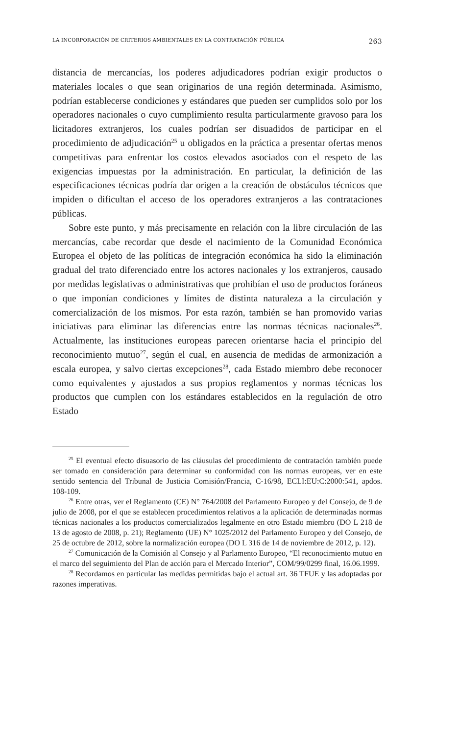LA INCORPORACIÓN DE CRITERIOS AMBIENTALES EN LA CONTRATACIÓN PÚBLICA 263
distancia de mercancías, los poderes adjudicadores podrían exigir productos o materiales locales o que sean originarios de una región determinada. Asimismo, podrían establecerse condiciones y estándares que pueden ser cumplidos solo por los operadores nacionales o cuyo cumplimiento resulta particularmente gravoso para los licitadores extranjeros, los cuales podrían ser disuadidos de participar en el procedimiento de adjudicación<sup>25</sup> u obligados en la práctica a presentar ofertas menos competitivas para enfrentar los costos elevados asociados con el respeto de las exigencias impuestas por la administración. En particular, la definición de las especificaciones técnicas podría dar origen a la creación de obstáculos técnicos que impiden o dificultan el acceso de los operadores extranjeros a las contrataciones públicas.
Sobre este punto, y más precisamente en relación con la libre circulación de las mercancías, cabe recordar que desde el nacimiento de la Comunidad Económica Europea el objeto de las políticas de integración económica ha sido la eliminación gradual del trato diferenciado entre los actores nacionales y los extranjeros, causado por medidas legislativas o administrativas que prohibían el uso de productos foráneos o que imponían condiciones y límites de distinta naturaleza a la circulación y comercialización de los mismos. Por esta razón, también se han promovido varias iniciativas para eliminar las diferencias entre las normas técnicas nacionales<sup>26</sup>. Actualmente, las instituciones europeas parecen orientarse hacia el principio del reconocimiento mutuo<sup>27</sup>, según el cual, en ausencia de medidas de armonización a escala europea, y salvo ciertas excepciones<sup>28</sup>, cada Estado miembro debe reconocer como equivalentes y ajustados a sus propios reglamentos y normas técnicas los productos que cumplen con los estándares establecidos en la regulación de otro Estado
<sup>25</sup> El eventual efecto disuasorio de las cláusulas del procedimiento de contratación también puede ser tomado en consideración para determinar su conformidad con las normas europeas, ver en este sentido sentencia del Tribunal de Justicia Comisión/Francia, C-16/98, ECLI:EU:C:2000:541, apdos. 108-109.
<sup>26</sup> Entre otras, ver el Reglamento (CE) N° 764/2008 del Parlamento Europeo y del Consejo, de 9 de julio de 2008, por el que se establecen procedimientos relativos a la aplicación de determinadas normas técnicas nacionales a los productos comercializados legalmente en otro Estado miembro (DO L 218 de 13 de agosto de 2008, p. 21); Reglamento (UE) N° 1025/2012 del Parlamento Europeo y del Consejo, de 25 de octubre de 2012, sobre la normalización europea (DO L 316 de 14 de noviembre de 2012, p. 12).
<sup>27</sup> Comunicación de la Comisión al Consejo y al Parlamento Europeo, “El reconocimiento mutuo en el marco del seguimiento del Plan de acción para el Mercado Interior”, COM/99/0299 final, 16.06.1999.
<sup>28</sup> Recordamos en particular las medidas permitidas bajo el actual art. 36 TFUE y las adoptadas por razones imperativas.